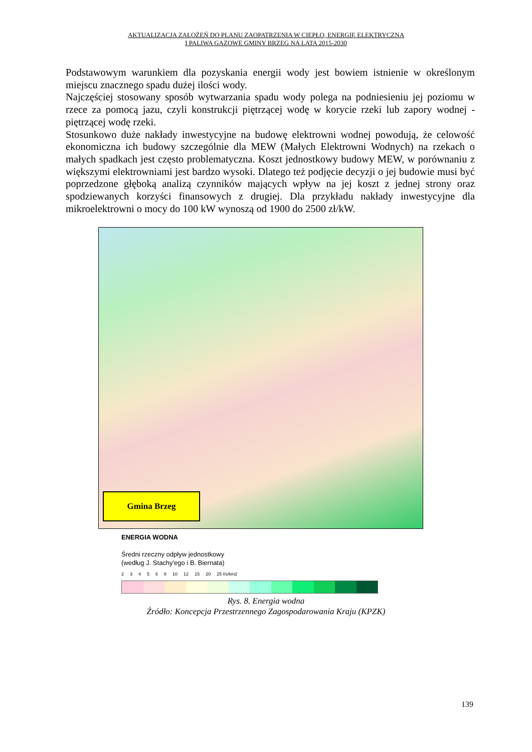AKTUALIZACJA ZAŁOŻEŃ DO PLANU ZAOPATRZENIA W CIEPŁO, ENERGIĘ ELEKTRYCZNĄ
I PALIWA GAZOWE GMINY BRZEG NA LATA 2015-2030
Podstawowym warunkiem dla pozyskania energii wody jest bowiem istnienie w określonym miejscu znacznego spadu dużej ilości wody.
Najczęściej stosowany sposób wytwarzania spadu wody polega na podniesieniu jej poziomu w rzece za pomocą jazu, czyli konstrukcji piętrzącej wodę w korycie rzeki lub zapory wodnej - piętrzącej wodę rzeki.
Stosunkowo duże nakłady inwestycyjne na budowę elektrowni wodnej powodują, że celowość ekonomiczna ich budowy szczególnie dla MEW (Małych Elektrowni Wodnych) na rzekach o małych spadkach jest często problematyczna. Koszt jednostkowy budowy MEW, w porównaniu z większymi elektrowniami jest bardzo wysoki. Dlatego też podjęcie decyzji o jej budowie musi być poprzedzone głęboką analizą czynników mających wpływ na jej koszt z jednej strony oraz spodziewanych korzyści finansowych z drugiej. Dla przykładu nakłady inwestycyjne dla mikroelektrowni o mocy do 100 kW wynoszą od 1900 do 2500 zł/kW.
Gmina Brzeg
ENERGIA WODNA
Średni rzeczny odpływ jednostkowy
(według J. Stachy'ego i B. Biernata)
234568 10 12 15 20 25 l/s/km2
Rys. 8. Energia wodna
Źródło: Koncepcja Przestrzennego Zagospodarowania Kraju (KPZK)
139